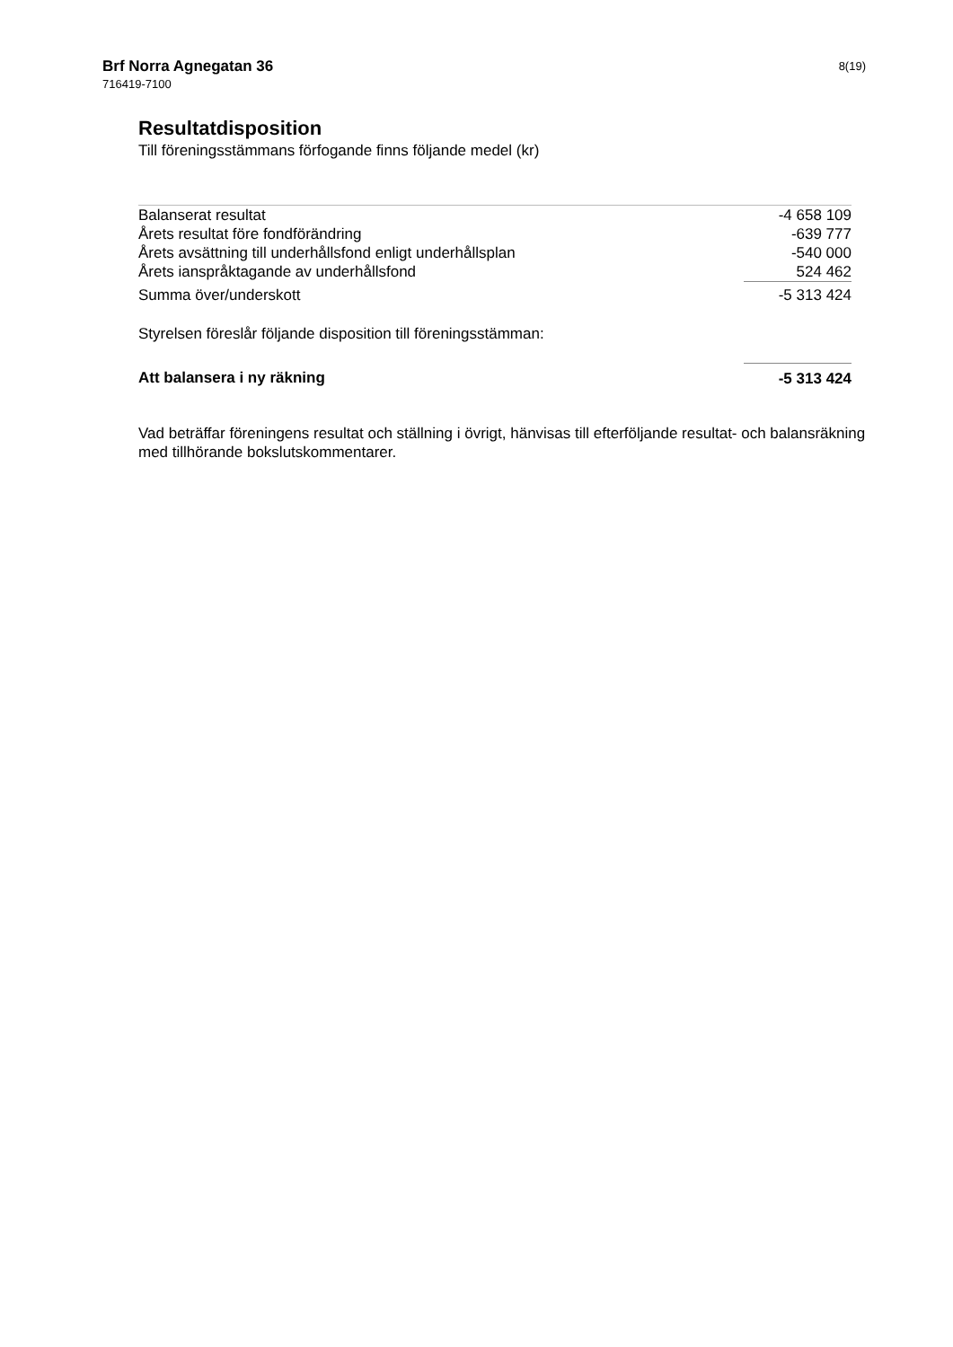Brf Norra Agnegatan 36
716419-7100
8(19)
Resultatdisposition
Till föreningsstämmans förfogande finns följande medel (kr)
| Balanserat resultat | -4 658 109 |
| Årets resultat före fondförändring | -639 777 |
| Årets avsättning till underhållsfond enligt underhållsplan | -540 000 |
| Årets ianspråktagande av underhållsfond | 524 462 |
| Summa över/underskott | -5 313 424 |
| Styrelsen föreslår följande disposition till föreningsstämman: | |
| Att balansera i ny räkning | -5 313 424 |
Vad beträffar föreningens resultat och ställning i övrigt, hänvisas till efterföljande resultat- och balansräkning med tillhörande bokslutskommentarer.